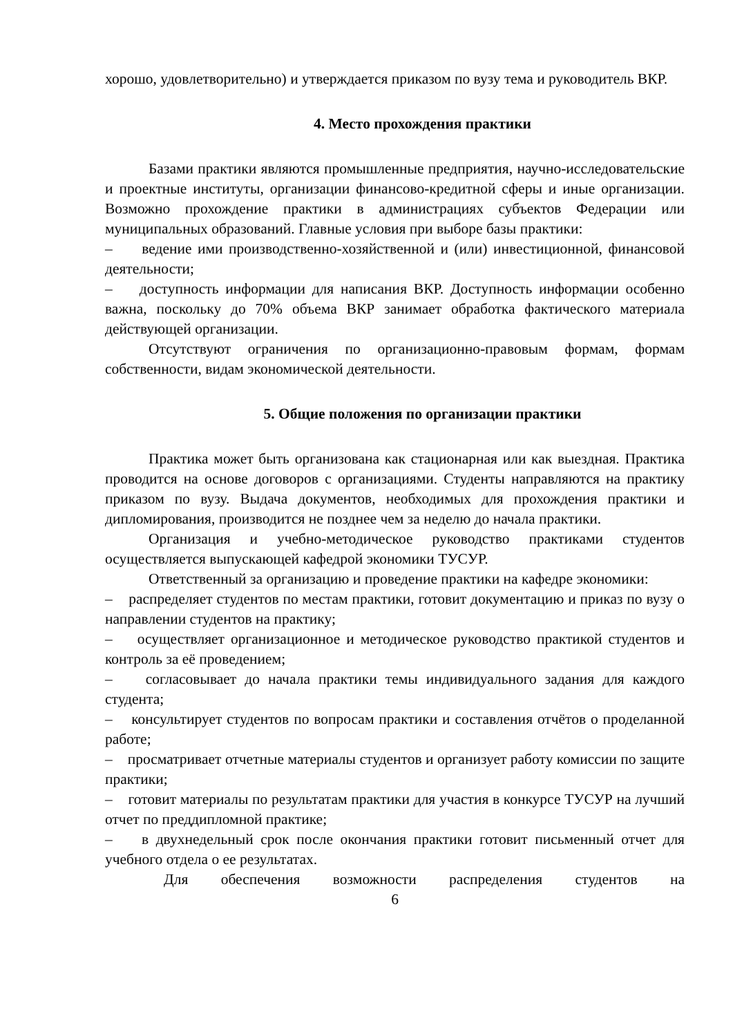хорошо, удовлетворительно) и утверждается приказом по вузу тема и руководитель ВКР.
4. Место прохождения практики
Базами практики являются промышленные предприятия, научно-исследовательские и проектные институты, организации финансово-кредитной сферы и иные организации. Возможно прохождение практики в администрациях субъектов Федерации или муниципальных образований. Главные условия при выборе базы практики:
– ведение ими производственно-хозяйственной и (или) инвестиционной, финансовой деятельности;
– доступность информации для написания ВКР. Доступность информации особенно важна, поскольку до 70% объема ВКР занимает обработка фактического материала действующей организации.
Отсутствуют ограничения по организационно-правовым формам, формам собственности, видам экономической деятельности.
5. Общие положения по организации практики
Практика может быть организована как стационарная или как выездная. Практика проводится на основе договоров с организациями. Студенты направляются на практику приказом по вузу. Выдача документов, необходимых для прохождения практики и дипломирования, производится не позднее чем за неделю до начала практики.
Организация и учебно-методическое руководство практиками студентов осуществляется выпускающей кафедрой экономики ТУСУР.
Ответственный за организацию и проведение практики на кафедре экономики:
– распределяет студентов по местам практики, готовит документацию и приказ по вузу о направлении студентов на практику;
– осуществляет организационное и методическое руководство практикой студентов и контроль за её проведением;
– согласовывает до начала практики темы индивидуального задания для каждого студента;
– консультирует студентов по вопросам практики и составления отчётов о проделанной работе;
– просматривает отчетные материалы студентов и организует работу комиссии по защите практики;
– готовит материалы по результатам практики для участия в конкурсе ТУСУР на лучший отчет по преддипломной практике;
– в двухнедельный срок после окончания практики готовит письменный отчет для учебного отдела о ее результатах.
Для обеспечения возможности распределения студентов на
6